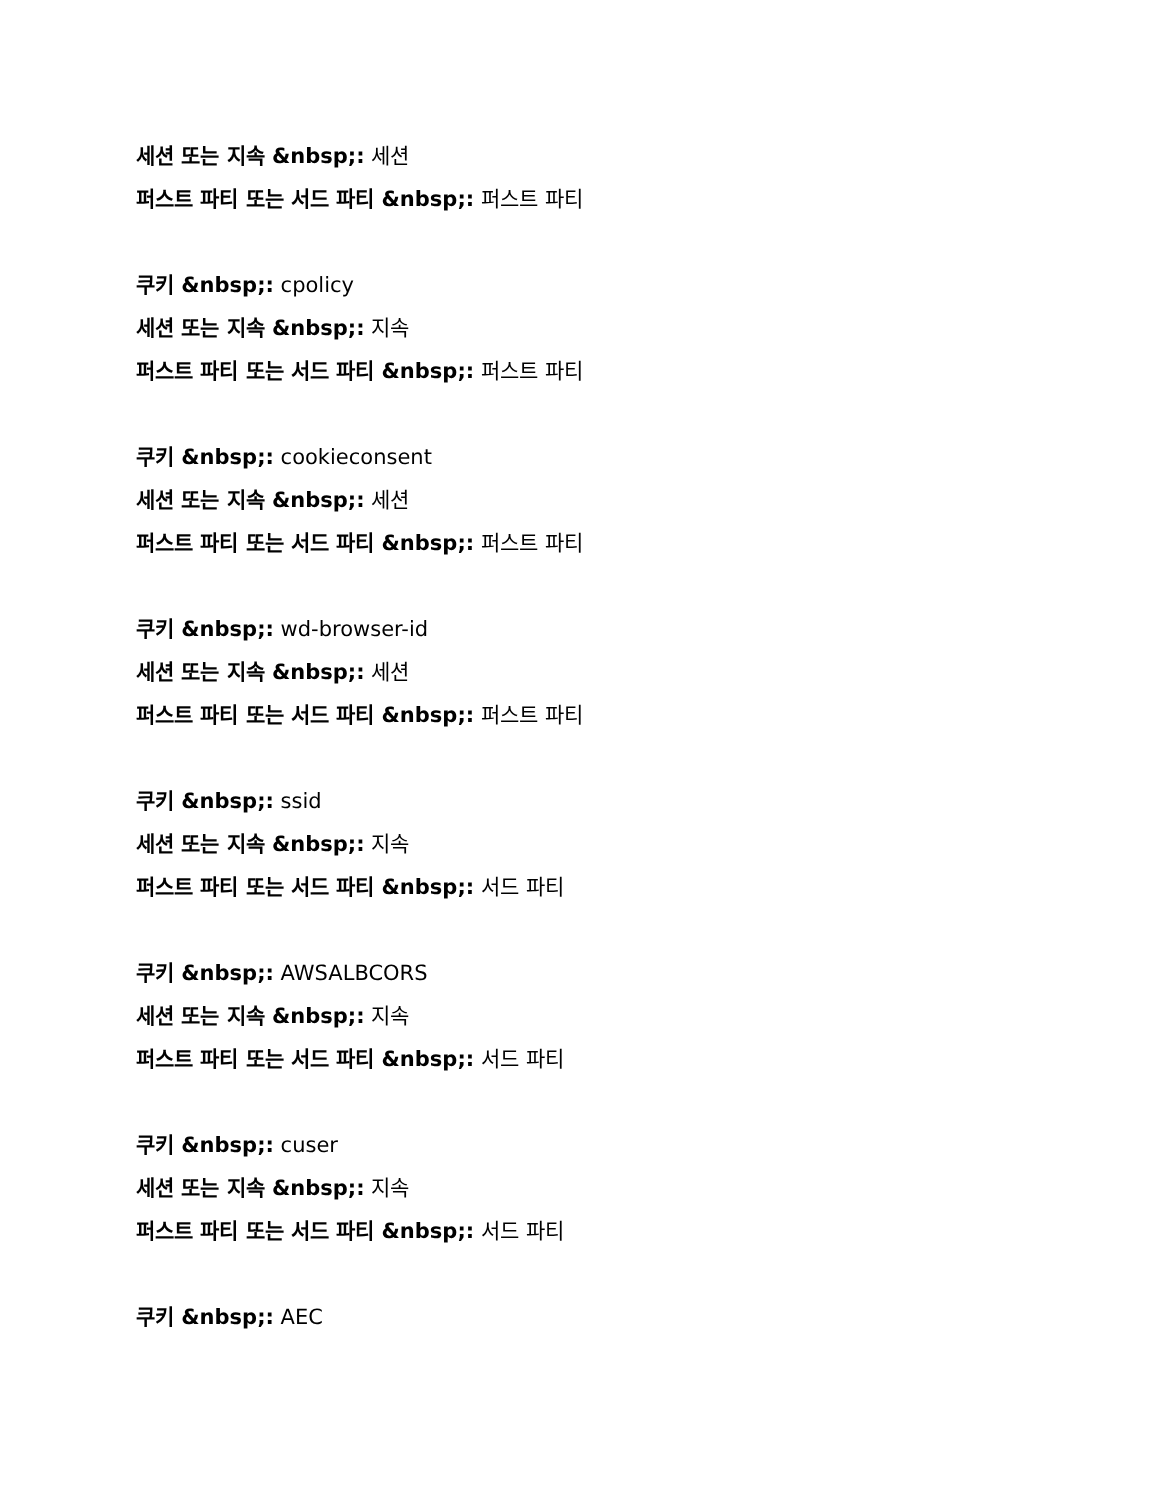세션 또는 지속 &nbsp;: 세션
퍼스트 파티 또는 서드 파티 &nbsp;: 퍼스트 파티
쿠키 &nbsp;: cpolicy
세션 또는 지속 &nbsp;: 지속
퍼스트 파티 또는 서드 파티 &nbsp;: 퍼스트 파티
쿠키 &nbsp;: cookieconsent
세션 또는 지속 &nbsp;: 세션
퍼스트 파티 또는 서드 파티 &nbsp;: 퍼스트 파티
쿠키 &nbsp;: wd-browser-id
세션 또는 지속 &nbsp;: 세션
퍼스트 파티 또는 서드 파티 &nbsp;: 퍼스트 파티
쿠키 &nbsp;: ssid
세션 또는 지속 &nbsp;: 지속
퍼스트 파티 또는 서드 파티 &nbsp;: 서드 파티
쿠키 &nbsp;: AWSALBCORS
세션 또는 지속 &nbsp;: 지속
퍼스트 파티 또는 서드 파티 &nbsp;: 서드 파티
쿠키 &nbsp;: cuser
세션 또는 지속 &nbsp;: 지속
퍼스트 파티 또는 서드 파티 &nbsp;: 서드 파티
쿠키 &nbsp;: AEC